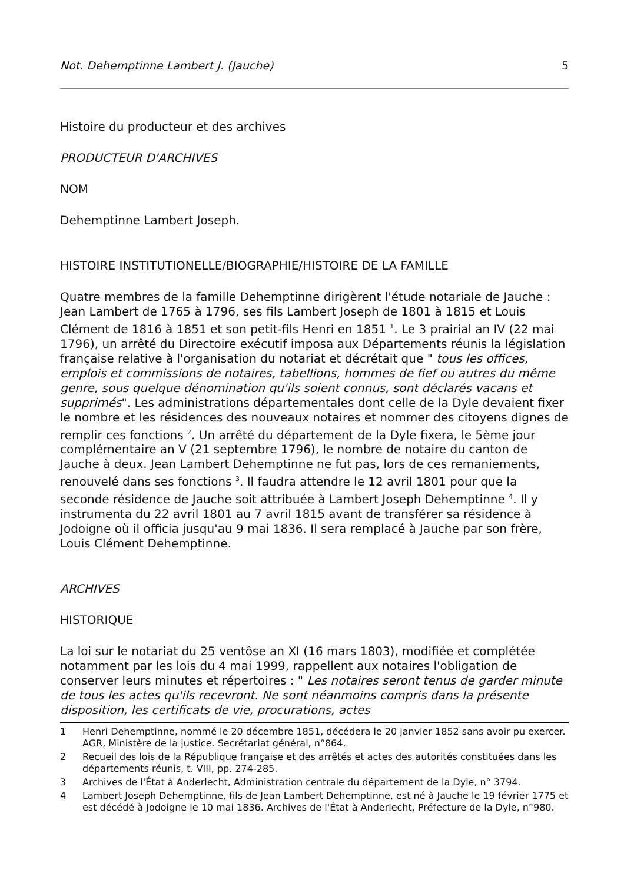Not. Dehemptinne Lambert J. (Jauche) 5
Histoire du producteur et des archives
PRODUCTEUR D'ARCHIVES
NOM
Dehemptinne Lambert Joseph.
HISTOIRE INSTITUTIONELLE/BIOGRAPHIE/HISTOIRE DE LA FAMILLE
Quatre membres de la famille Dehemptinne dirigèrent l'étude notariale de Jauche : Jean Lambert de 1765 à 1796, ses fils Lambert Joseph de 1801 à 1815 et Louis Clément de 1816 à 1851 et son petit-fils Henri en 1851 <sup>1</sup>. Le 3 prairial an IV (22 mai 1796), un arrêté du Directoire exécutif imposa aux Départements réunis la législation française relative à l'organisation du notariat et décrétait que " tous les offices, emplois et commissions de notaires, tabellions, hommes de fief ou autres du même genre, sous quelque dénomination qu'ils soient connus, sont déclarés vacans et supprimés". Les administrations départementales dont celle de la Dyle devaient fixer le nombre et les résidences des nouveaux notaires et nommer des citoyens dignes de remplir ces fonctions <sup>2</sup>. Un arrêté du département de la Dyle fixera, le 5ème jour complémentaire an V (21 septembre 1796), le nombre de notaire du canton de Jauche à deux. Jean Lambert Dehemptinne ne fut pas, lors de ces remaniements, renouvelé dans ses fonctions <sup>3</sup>. Il faudra attendre le 12 avril 1801 pour que la seconde résidence de Jauche soit attribuée à Lambert Joseph Dehemptinne <sup>4</sup>. Il y instrumenta du 22 avril 1801 au 7 avril 1815 avant de transférer sa résidence à Jodoigne où il officia jusqu'au 9 mai 1836. Il sera remplacé à Jauche par son frère, Louis Clément Dehemptinne.
ARCHIVES
HISTORIQUE
La loi sur le notariat du 25 ventôse an XI (16 mars 1803), modifiée et complétée notamment par les lois du 4 mai 1999, rappellent aux notaires l'obligation de conserver leurs minutes et répertoires : " Les notaires seront tenus de garder minute de tous les actes qu'ils recevront. Ne sont néanmoins compris dans la présente disposition, les certificats de vie, procurations, actes
1 Henri Dehemptinne, nommé le 20 décembre 1851, décédera le 20 janvier 1852 sans avoir pu exercer. AGR, Ministère de la justice. Secrétariat général, n°864.
2 Recueil des lois de la République française et des arrêtés et actes des autorités constituées dans les départements réunis, t. VIII, pp. 274-285.
3 Archives de l'État à Anderlecht, Administration centrale du département de la Dyle, n° 3794.
4 Lambert Joseph Dehemptinne, fils de Jean Lambert Dehemptinne, est né à Jauche le 19 février 1775 et est décédé à Jodoigne le 10 mai 1836. Archives de l'État à Anderlecht, Préfecture de la Dyle, n°980.